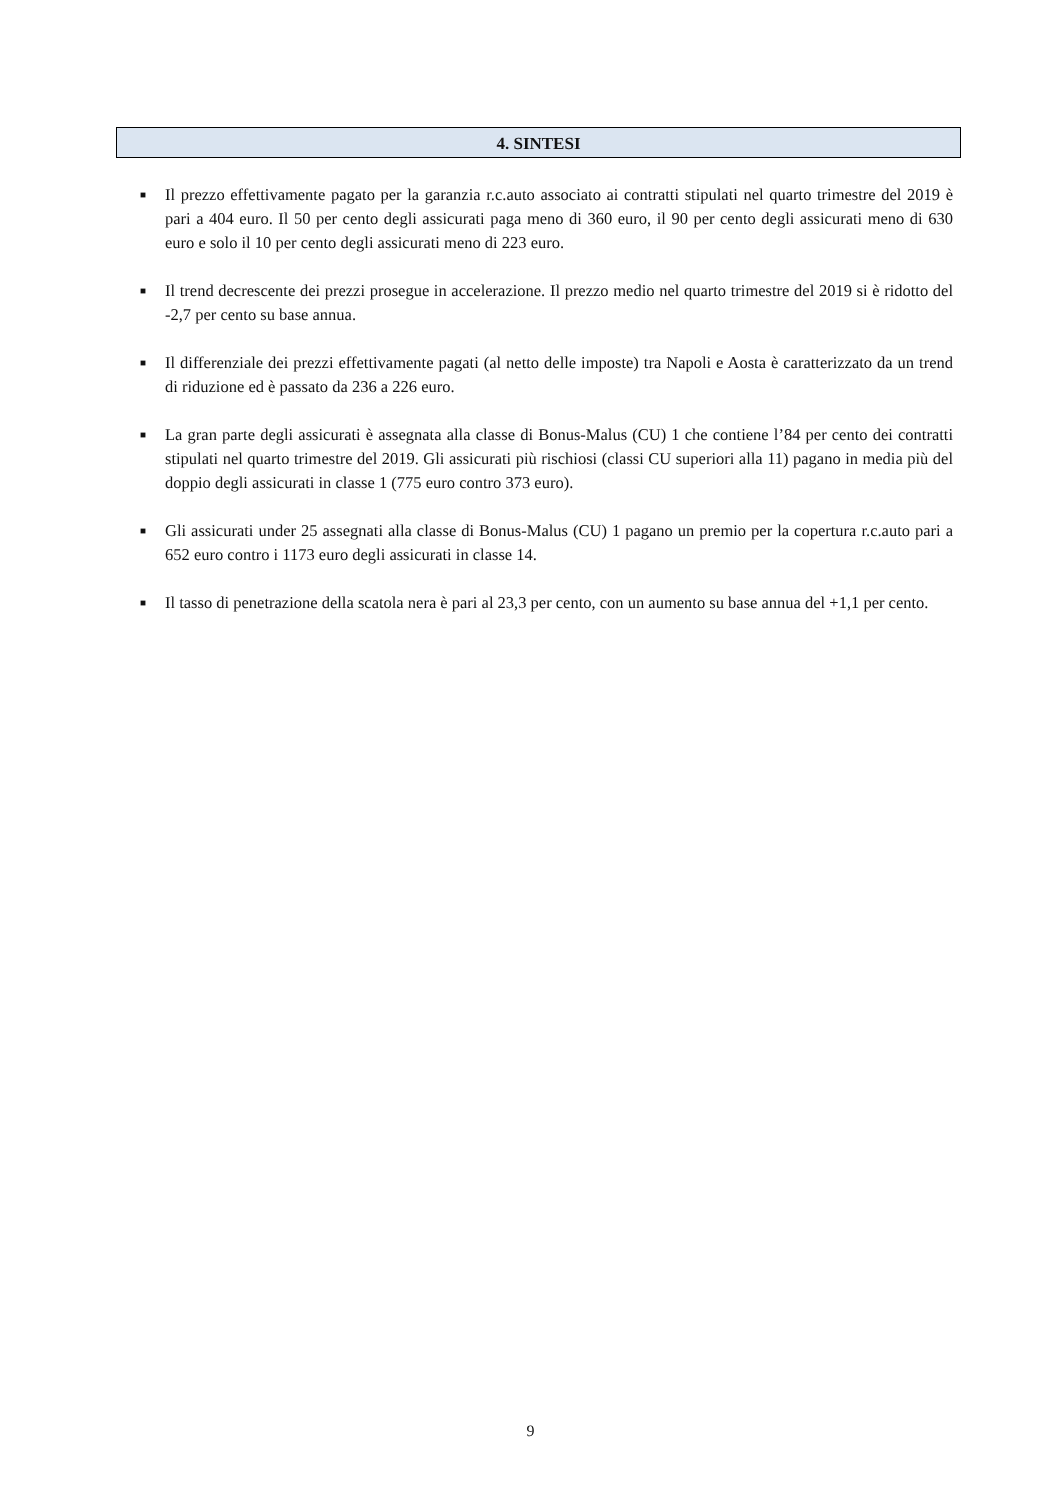4. SINTESI
■
Il prezzo effettivamente pagato per la garanzia r.c.auto associato ai contratti stipulati nel quarto trimestre del 2019 è pari a 404 euro. Il 50 per cento degli assicurati paga meno di 360 euro, il 90 per cento degli assicurati meno di 630 euro e solo il 10 per cento degli assicurati meno di 223 euro.
■
Il trend decrescente dei prezzi prosegue in accelerazione. Il prezzo medio nel quarto trimestre del 2019 si è ridotto del -2,7 per cento su base annua.
■
Il differenziale dei prezzi effettivamente pagati (al netto delle imposte) tra Napoli e Aosta è caratterizzato da un trend di riduzione ed è passato da 236 a 226 euro.
■
La gran parte degli assicurati è assegnata alla classe di Bonus-Malus (CU) 1 che contiene l’84 per cento dei contratti stipulati nel quarto trimestre del 2019. Gli assicurati più rischiosi (classi CU superiori alla 11) pagano in media più del doppio degli assicurati in classe 1 (775 euro contro 373 euro).
■
Gli assicurati under 25 assegnati alla classe di Bonus-Malus (CU) 1 pagano un premio per la copertura r.c.auto pari a 652 euro contro i 1173 euro degli assicurati in classe 14.
■
Il tasso di penetrazione della scatola nera è pari al 23,3 per cento, con un aumento su base annua del +1,1 per cento.
9